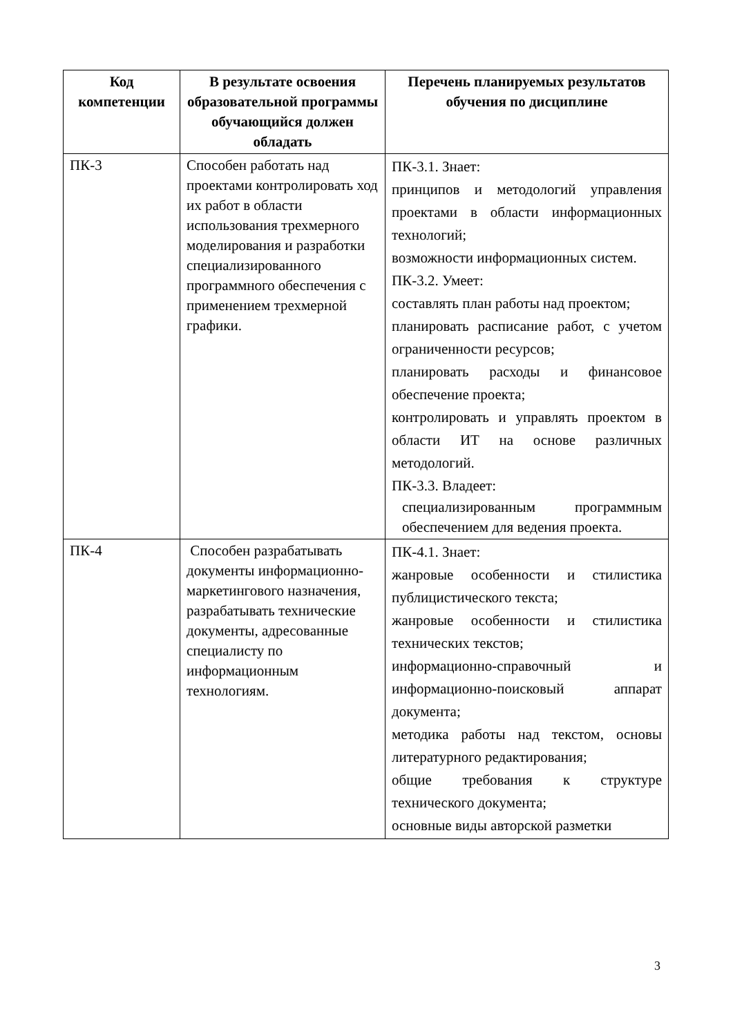| Код компетенции | В результате освоения образовательной программы обучающийся должен обладать | Перечень планируемых результатов обучения по дисциплине |
| --- | --- | --- |
| ПК-3 | Способен работать над проектами контролировать ход их работ в области использования трехмерного моделирования и разработки специализированного программного обеспечения с применением трехмерной графики. | ПК-3.1. Знает: принципов и методологий управления проектами в области информационных технологий; возможности информационных систем. ПК-3.2. Умеет: составлять план работы над проектом; планировать расписание работ, с учетом ограниченности ресурсов; планировать расходы и финансовое обеспечение проекта; контролировать и управлять проектом в области ИТ на основе различных методологий. ПК-3.3. Владеет: специализированным программным обеспечением для ведения проекта. |
| ПК-4 | Способен разрабатывать документы информационно-маркетингового назначения, разрабатывать технические документы, адресованные специалисту по информационным технологиям. | ПК-4.1. Знает: жанровые особенности и стилистика публицистического текста; жанровые особенности и стилистика технических текстов; информационно-справочный и информационно-поисковый аппарат документа; методика работы над текстом, основы литературного редактирования; общие требования к структуре технического документа; основные виды авторской разметки |
3